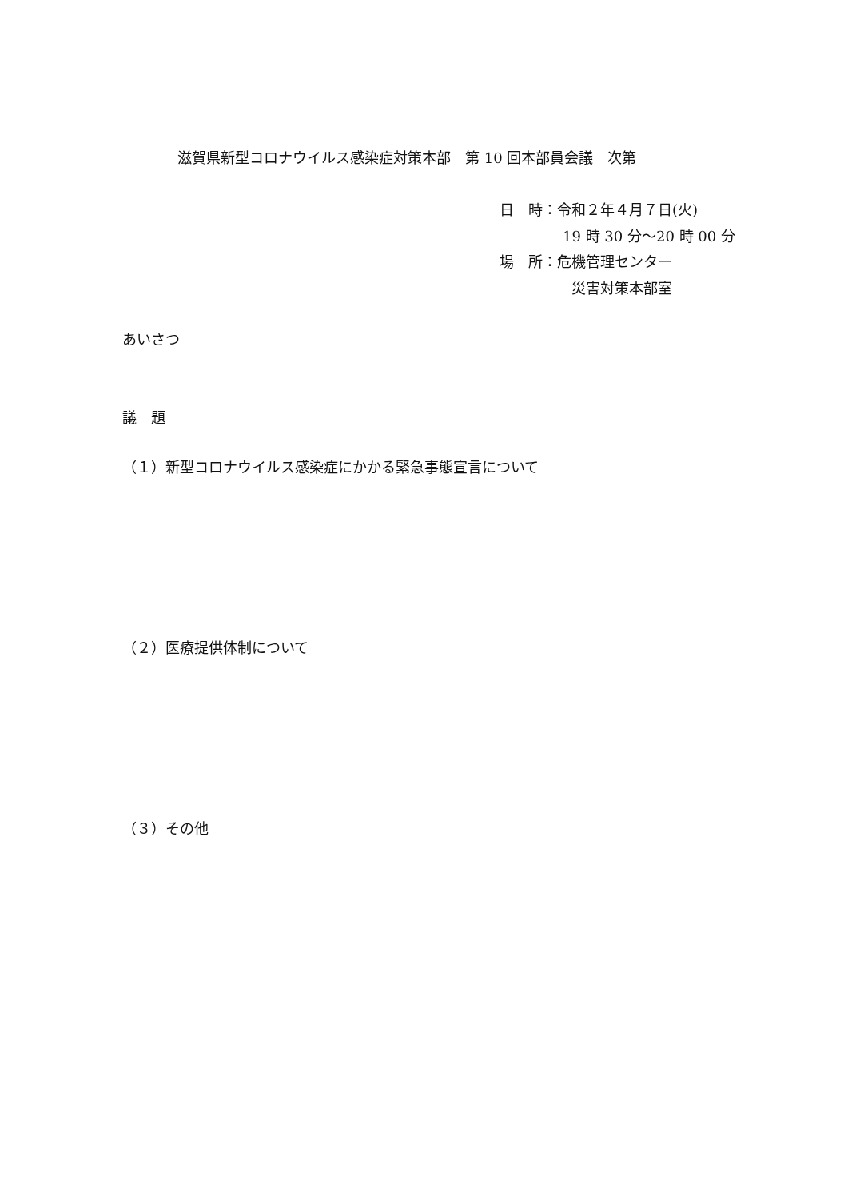滋賀県新型コロナウイルス感染症対策本部　第 10 回本部員会議　次第
日　時：令和２年４月７日(火)
19 時 30 分～20 時 00 分
場　所：危機管理センター
災害対策本部室
あいさつ
議　題
（１）新型コロナウイルス感染症にかかる緊急事態宣言について
（２）医療提供体制について
（３）その他